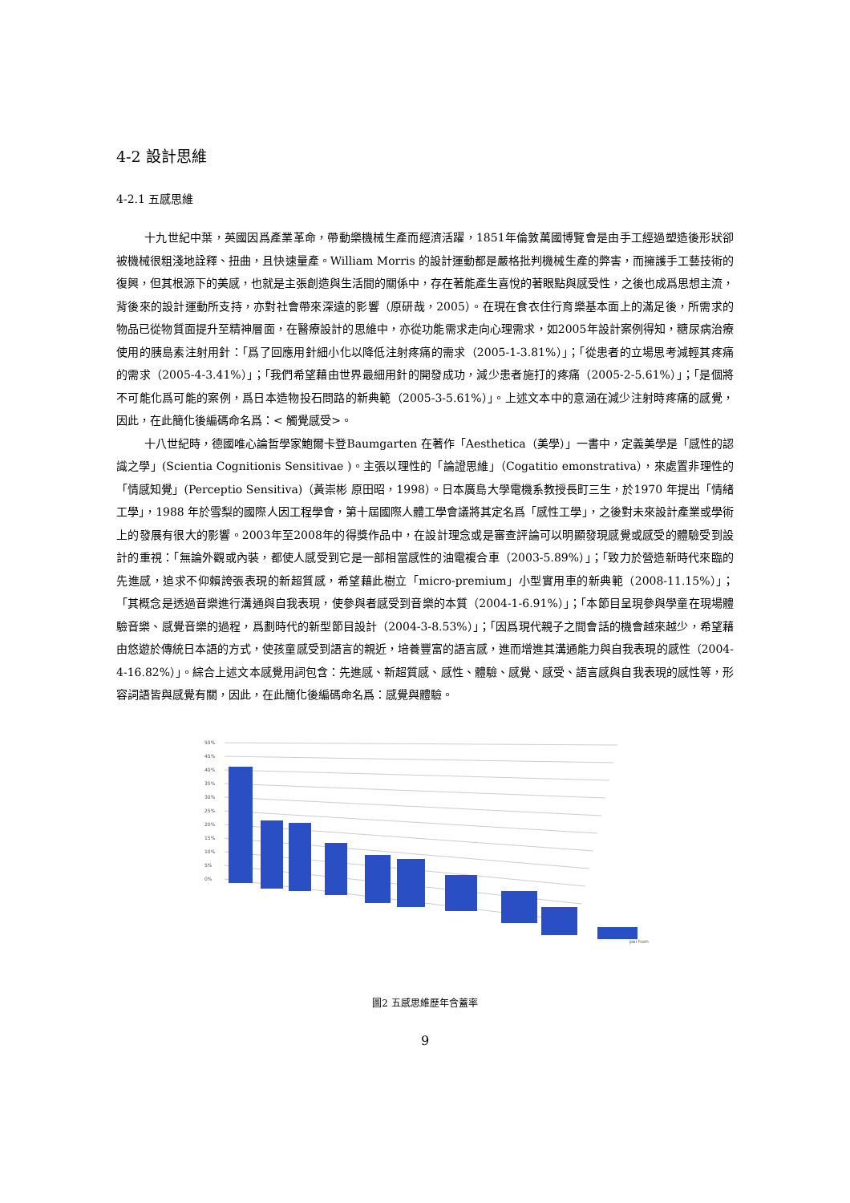4-2 設計思維
4-2.1 五感思維
十九世紀中葉，英國因爲產業革命，帶動樂機械生產而經濟活躍，1851年倫敦萬國博覽會是由手工經過塑造後形狀卻被機械很粗淺地詮釋、扭曲，且快速量產。William Morris 的設計運動都是嚴格批判機械生產的弊害，而擁護手工藝技術的復興，但其根源下的美感，也就是主張創造與生活間的關係中，存在著能產生喜悅的著眼點與感受性，之後也成爲思想主流，背後來的設計運動所支持，亦對社會帶來深遠的影響（原研哉，2005）。在現在食衣住行育樂基本面上的滿足後，所需求的物品已從物質面提升至精神層面，在醫療設計的思維中，亦從功能需求走向心理需求，如2005年設計案例得知，糖尿病治療使用的胰島素注射用針：「爲了回應用針細小化以降低注射疼痛的需求（2005-1-3.81%）」；「從患者的立場思考減輕其疼痛的需求（2005-4-3.41%）」；「我們希望藉由世界最細用針的開發成功，減少患者施打的疼痛（2005-2-5.61%）」；「是個將不可能化爲可能的案例，爲日本造物投石問路的新典範（2005-3-5.61%）」。上述文本中的意涵在減少注射時疼痛的感覺，因此，在此簡化後編碼命名爲：< 觸覺感受>。
十八世紀時，德國唯心論哲學家鮑爾卡登Baumgarten 在著作「Aesthetica（美學）」一書中，定義美學是「感性的認識之學」(Scientia Cognitionis Sensitivae )。主張以理性的「論證思維」（Cogatitio emonstrativa），來處置非理性的「情感知覺」(Perceptio Sensitiva)（黃崇彬 原田昭，1998）。日本廣島大學電機系教授長町三生，於1970 年提出「情緒工學」，1988 年於雪梨的國際人因工程學會，第十屆國際人體工學會議將其定名爲「感性工學」，之後對未來設計產業或學術上的發展有很大的影響。2003年至2008年的得獎作品中，在設計理念或是審查評論可以明顯發現感覺或感受的體驗受到設計的重視：「無論外觀或內裝，都使人感受到它是一部相當感性的油電複合車（2003-5.89%）」；「致力於營造新時代來臨的先進感，追求不仰賴誇張表現的新超質感，希望藉此樹立「micro-premium」小型實用車的新典範（2008-11.15%）」；「其概念是透過音樂進行溝通與自我表現，使參與者感受到音樂的本質（2004-1-6.91%）」；「本節目呈現參與學童在現場體驗音樂、感覺音樂的過程，爲劃時代的新型節目設計（2004-3-8.53%）」；「因爲現代親子之間會話的機會越來越少，希望藉由悠遊於傳統日本語的方式，使孩童感受到語言的親近，培養豐富的語言感，進而增進其溝通能力與自我表現的感性（2004-4-16.82%）」。綜合上述文本感覺用詞包含：先進感、新超質感、感性、體驗、感覺、感受、語言感與自我表現的感性等，形容詞語皆與感覺有關，因此，在此簡化後編碼命名爲：感覺與體驗。
50%
45%
40%
35%
30%
25%
20%
15%
10%
5%
0%
pei hsm
圖2 五感思維歷年含蓋率
9